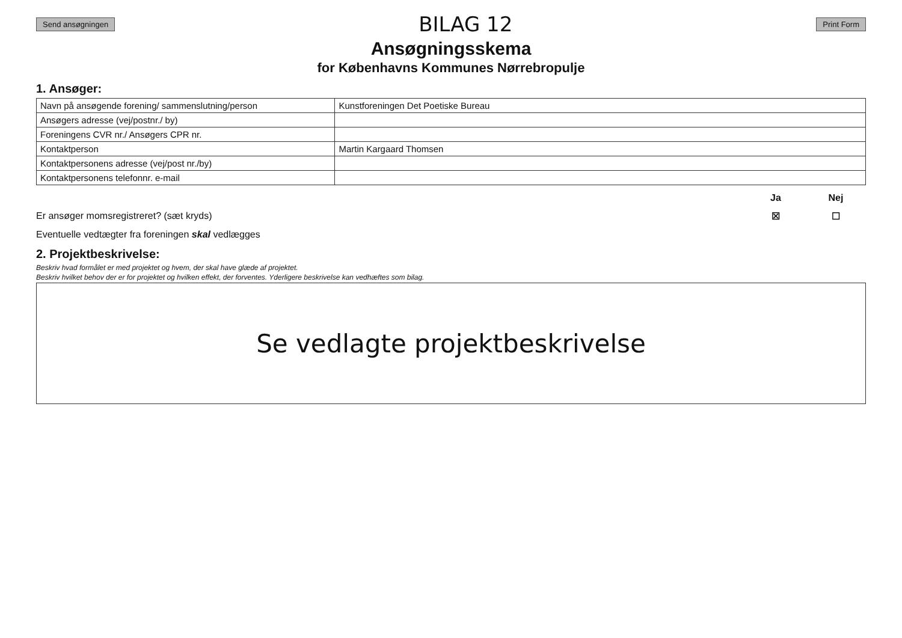Send ansøgningen BILAG 12 Print Form
Ansøgningsskema
for Københavns Kommunes Nørrebropulje
1. Ansøger:
| Navn på ansøgende forening/ sammenslutning/person | Kunstforeningen Det Poetiske Bureau |
| Ansøgers adresse (vej/postnr./ by) | |
| Foreningens CVR nr./ Ansøgers CPR nr. | |
| Kontaktperson | Martin Kargaard Thomsen |
| Kontaktpersonens adresse (vej/post nr./by) | |
| Kontaktpersonens telefonnr. e-mail | |
Ja Nej
Er ansøger momsregistreret? (sæt kryds) ☒ ☐
Eventuelle vedtægter fra foreningen skal vedlægges
2. Projektbeskrivelse:
Beskriv hvad formålet er med projektet og hvem, der skal have glæde af projektet.
Beskriv hvilket behov der er for projektet og hvilken effekt, der forventes. Yderligere beskrivelse kan vedhæftes som bilag.
Se vedlagte projektbeskrivelse